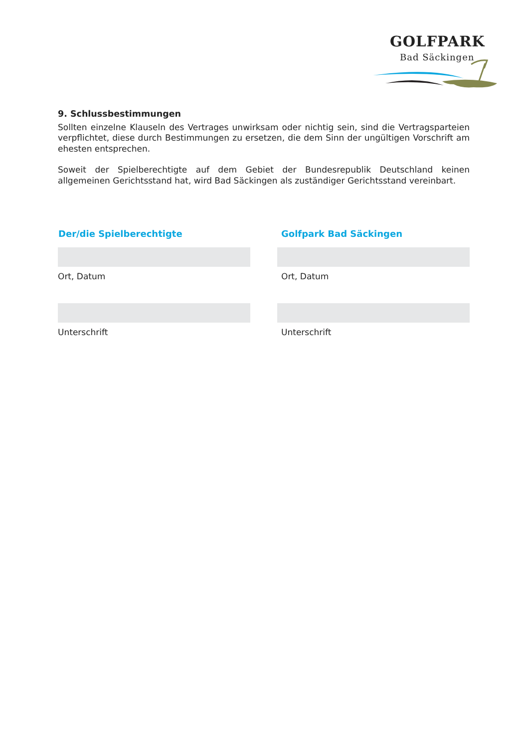GOLFPARK
Bad Säckingen
9. Schlussbestimmungen
Sollten einzelne Klauseln des Vertrages unwirksam oder nichtig sein, sind die Vertragsparteien verpflichtet, diese durch Bestimmungen zu ersetzen, die dem Sinn der ungültigen Vorschrift am ehesten entsprechen.
Soweit der Spielberechtigte auf dem Gebiet der Bundesrepublik Deutschland keinen allgemeinen Gerichtsstand hat, wird Bad Säckingen als zuständiger Gerichtsstand vereinbart.
Der/die Spielberechtigte
Ort, Datum
Unterschrift
Golfpark Bad Säckingen
Ort, Datum
Unterschrift